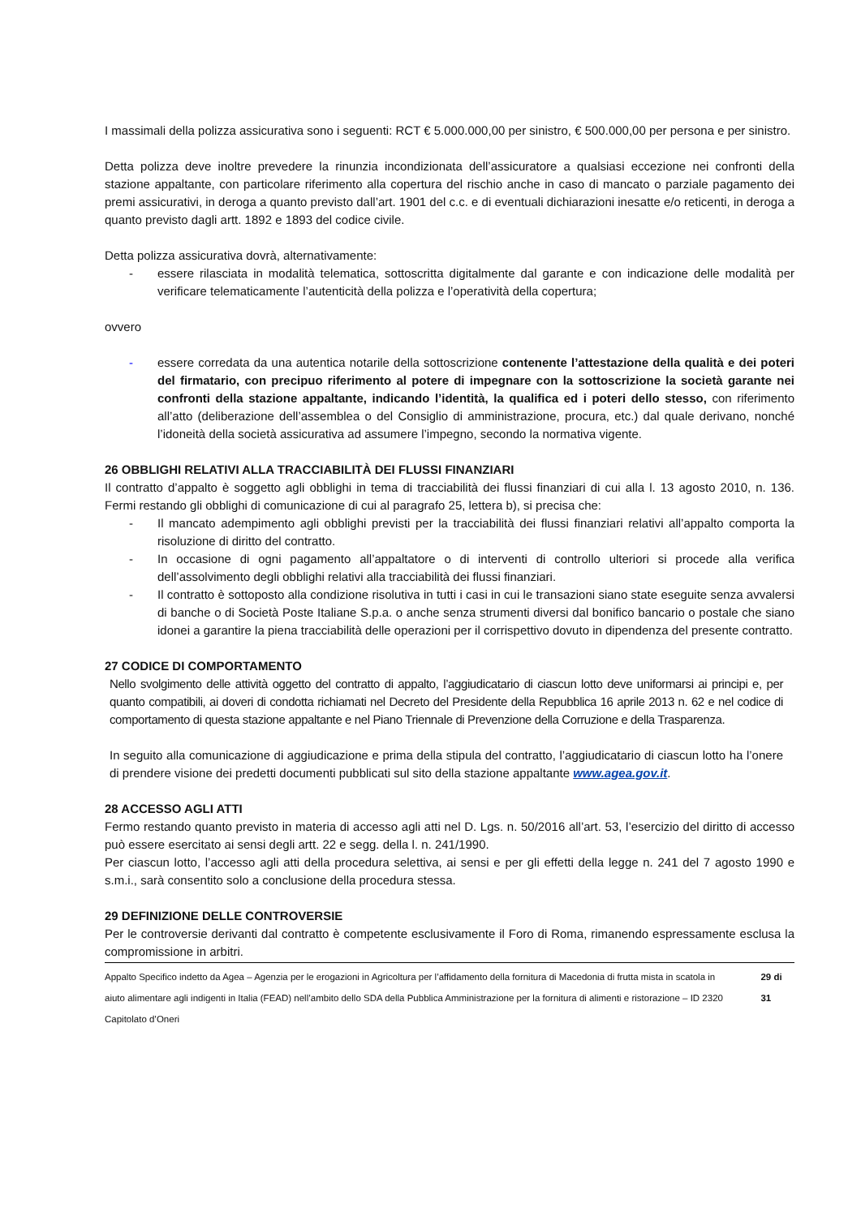I massimali della polizza assicurativa sono i seguenti: RCT € 5.000.000,00 per sinistro, € 500.000,00 per persona e per sinistro.
Detta polizza deve inoltre prevedere la rinunzia incondizionata dell’assicuratore a qualsiasi eccezione nei confronti della stazione appaltante, con particolare riferimento alla copertura del rischio anche in caso di mancato o parziale pagamento dei premi assicurativi, in deroga a quanto previsto dall’art. 1901 del c.c. e di eventuali dichiarazioni inesatte e/o reticenti, in deroga a quanto previsto dagli artt. 1892 e 1893 del codice civile.
Detta polizza assicurativa dovrà, alternativamente:
- essere rilasciata in modalità telematica, sottoscritta digitalmente dal garante e con indicazione delle modalità per verificare telematicamente l’autenticità della polizza e l’operatività della copertura;
ovvero
- essere corredata da una autentica notarile della sottoscrizione contenente l’attestazione della qualità e dei poteri del firmatario, con precipuo riferimento al potere di impegnare con la sottoscrizione la società garante nei confronti della stazione appaltante, indicando l’identità, la qualifica ed i poteri dello stesso, con riferimento all’atto (deliberazione dell’assemblea o del Consiglio di amministrazione, procura, etc.) dal quale derivano, nonché l’idoneità della società assicurativa ad assumere l’impegno, secondo la normativa vigente.
26 OBBLIGHI RELATIVI ALLA TRACCIABILITÀ DEI FLUSSI FINANZIARI
Il contratto d’appalto è soggetto agli obblighi in tema di tracciabilità dei flussi finanziari di cui alla l. 13 agosto 2010, n. 136. Fermi restando gli obblighi di comunicazione di cui al paragrafo 25, lettera b), si precisa che:
- Il mancato adempimento agli obblighi previsti per la tracciabilità dei flussi finanziari relativi all’appalto comporta la risoluzione di diritto del contratto.
- In occasione di ogni pagamento all’appaltatore o di interventi di controllo ulteriori si procede alla verifica dell’assolvimento degli obblighi relativi alla tracciabilità dei flussi finanziari.
- Il contratto è sottoposto alla condizione risolutiva in tutti i casi in cui le transazioni siano state eseguite senza avvalersi di banche o di Società Poste Italiane S.p.a. o anche senza strumenti diversi dal bonifico bancario o postale che siano idonei a garantire la piena tracciabilità delle operazioni per il corrispettivo dovuto in dipendenza del presente contratto.
27 CODICE DI COMPORTAMENTO
Nello svolgimento delle attività oggetto del contratto di appalto, l’aggiudicatario di ciascun lotto deve uniformarsi ai principi e, per quanto compatibili, ai doveri di condotta richiamati nel Decreto del Presidente della Repubblica 16 aprile 2013 n. 62 e nel codice di comportamento di questa stazione appaltante e nel Piano Triennale di Prevenzione della Corruzione e della Trasparenza.
In seguito alla comunicazione di aggiudicazione e prima della stipula del contratto, l’aggiudicatario di ciascun lotto ha l’onere di prendere visione dei predetti documenti pubblicati sul sito della stazione appaltante www.agea.gov.it.
28 ACCESSO AGLI ATTI
Fermo restando quanto previsto in materia di accesso agli atti nel D. Lgs. n. 50/2016 all’art. 53, l’esercizio del diritto di accesso può essere esercitato ai sensi degli artt. 22 e segg. della l. n. 241/1990.
Per ciascun lotto, l’accesso agli atti della procedura selettiva, ai sensi e per gli effetti della legge n. 241 del 7 agosto 1990 e s.m.i., sarà consentito solo a conclusione della procedura stessa.
29 DEFINIZIONE DELLE CONTROVERSIE
Per le controversie derivanti dal contratto è competente esclusivamente il Foro di Roma, rimanendo espressamente esclusa la compromissione in arbitri.
Appalto Specifico indetto da Agea – Agenzia per le erogazioni in Agricoltura per l’affidamento della fornitura di Macedonia di frutta mista in scatola in aiuto alimentare agli indigenti in Italia (FEAD) nell’ambito dello SDA della Pubblica Amministrazione per la fornitura di alimenti e ristorazione – ID 2320
Capitolato d’Oneri
29 di 31